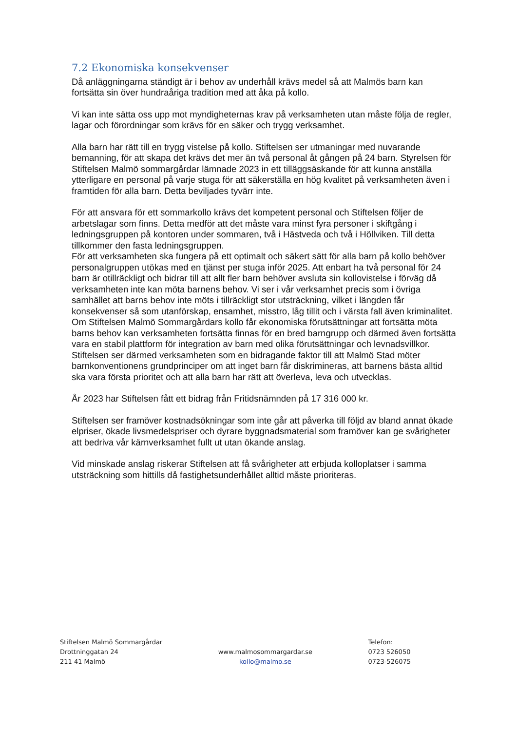7.2 Ekonomiska konsekvenser
Då anläggningarna ständigt är i behov av underhåll krävs medel så att Malmös barn kan fortsätta sin över hundraåriga tradition med att åka på kollo.
Vi kan inte sätta oss upp mot myndigheternas krav på verksamheten utan måste följa de regler, lagar och förordningar som krävs för en säker och trygg verksamhet.
Alla barn har rätt till en trygg vistelse på kollo. Stiftelsen ser utmaningar med nuvarande bemanning, för att skapa det krävs det mer än två personal åt gången på 24 barn. Styrelsen för Stiftelsen Malmö sommargårdar lämnade 2023 in ett tilläggsäskande för att kunna anställa ytterligare en personal på varje stuga för att säkerställa en hög kvalitet på verksamheten även i framtiden för alla barn. Detta beviljades tyvärr inte.
För att ansvara för ett sommarkollo krävs det kompetent personal och Stiftelsen följer de arbetslagar som finns. Detta medför att det måste vara minst fyra personer i skiftgång i ledningsgruppen på kontoren under sommaren, två i Hästveda och två i Höllviken. Till detta tillkommer den fasta ledningsgruppen.
För att verksamheten ska fungera på ett optimalt och säkert sätt för alla barn på kollo behöver personalgruppen utökas med en tjänst per stuga inför 2025. Att enbart ha två personal för 24 barn är otillräckligt och bidrar till att allt fler barn behöver avsluta sin kollovistelse i förväg då verksamheten inte kan möta barnens behov. Vi ser i vår verksamhet precis som i övriga samhället att barns behov inte möts i tillräckligt stor utsträckning, vilket i längden får konsekvenser så som utanförskap, ensamhet, misstro, låg tillit och i värsta fall även kriminalitet.
Om Stiftelsen Malmö Sommargårdars kollo får ekonomiska förutsättningar att fortsätta möta barns behov kan verksamheten fortsätta finnas för en bred barngrupp och därmed även fortsätta vara en stabil plattform för integration av barn med olika förutsättningar och levnadsvillkor.
Stiftelsen ser därmed verksamheten som en bidragande faktor till att Malmö Stad möter barnkonventionens grundprinciper om att inget barn får diskrimineras, att barnens bästa alltid ska vara första prioritet och att alla barn har rätt att överleva, leva och utvecklas.
År 2023 har Stiftelsen fått ett bidrag från Fritidsnämnden på 17 316 000 kr.
Stiftelsen ser framöver kostnadsökningar som inte går att påverka till följd av bland annat ökade elpriser, ökade livsmedelspriser och dyrare byggnadsmaterial som framöver kan ge svårigheter att bedriva vår kärnverksamhet fullt ut utan ökande anslag.
Vid minskade anslag riskerar Stiftelsen att få svårigheter att erbjuda kolloplatser i samma utsträckning som hittills då fastighetsunderhållet alltid måste prioriteras.
Stiftelsen Malmö Sommargårdar
Drottninggatan 24
211 41 Malmö
www.malmosommargardar.se
kollo@malmo.se
Telefon:
0723 526050
0723-526075